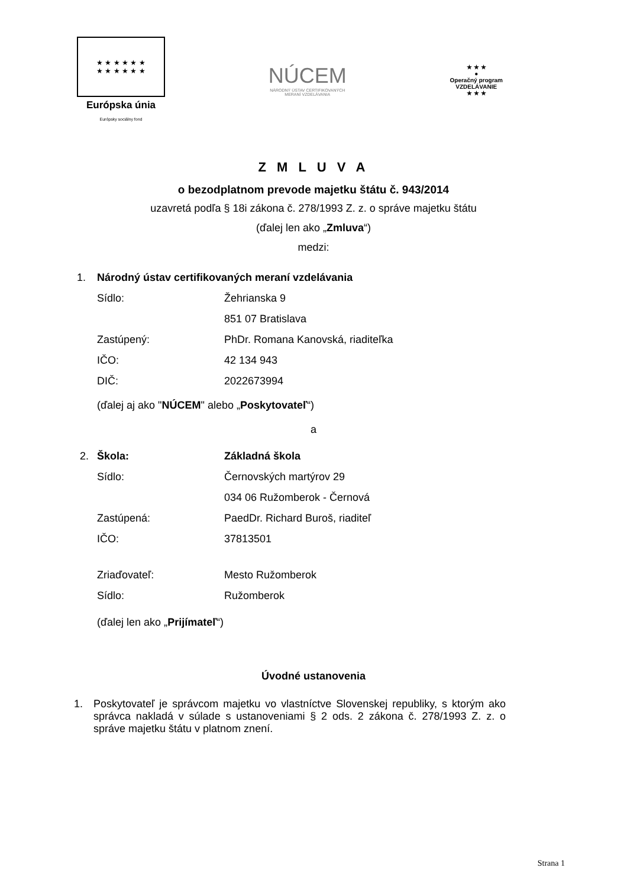★ ★ ★ ★ ★ ★
★ ★ ★ ★ ★ ★
Európska únia
Európsky sociálny fond
NÚCEM
NÁRODNÝ ÚSTAV CERTIFIKOVANÝCH
MERANÍ VZDELÁVANIA
★ ★ ★
●
Operačný program
VZDELÁVANIE
★ ★ ★
Z M L U V A
o bezodplatnom prevode majetku štátu č. 943/2014
uzavretá podľa § 18i zákona č. 278/1993 Z. z. o správe majetku štátu
(ďalej len ako „Zmluva“)
medzi:
1. Národný ústav certifikovaných meraní vzdelávania
Sídlo: Žehrianska 9
851 07 Bratislava
Zastúpený: PhDr. Romana Kanovská, riaditeľka
IČO: 42 134 943
DIČ: 2022673994
(ďalej aj ako "NÚCEM" alebo „Poskytovateľ“)
a
2. Škola: Základná škola
Sídlo: Černovských martýrov 29
034 06 Ružomberok - Černová
Zastúpená: PaedDr. Richard Buroš, riaditeľ
IČO: 37813501
Zriaďovateľ: Mesto Ružomberok
Sídlo: Ružomberok
(ďalej len ako „Prijímateľ“)
Úvodné ustanovenia
1. Poskytovateľ je správcom majetku vo vlastníctve Slovenskej republiky, s ktorým ako správca nakladá v súlade s ustanoveniami § 2 ods. 2 zákona č. 278/1993 Z. z. o správe majetku štátu v platnom znení.
Strana 1